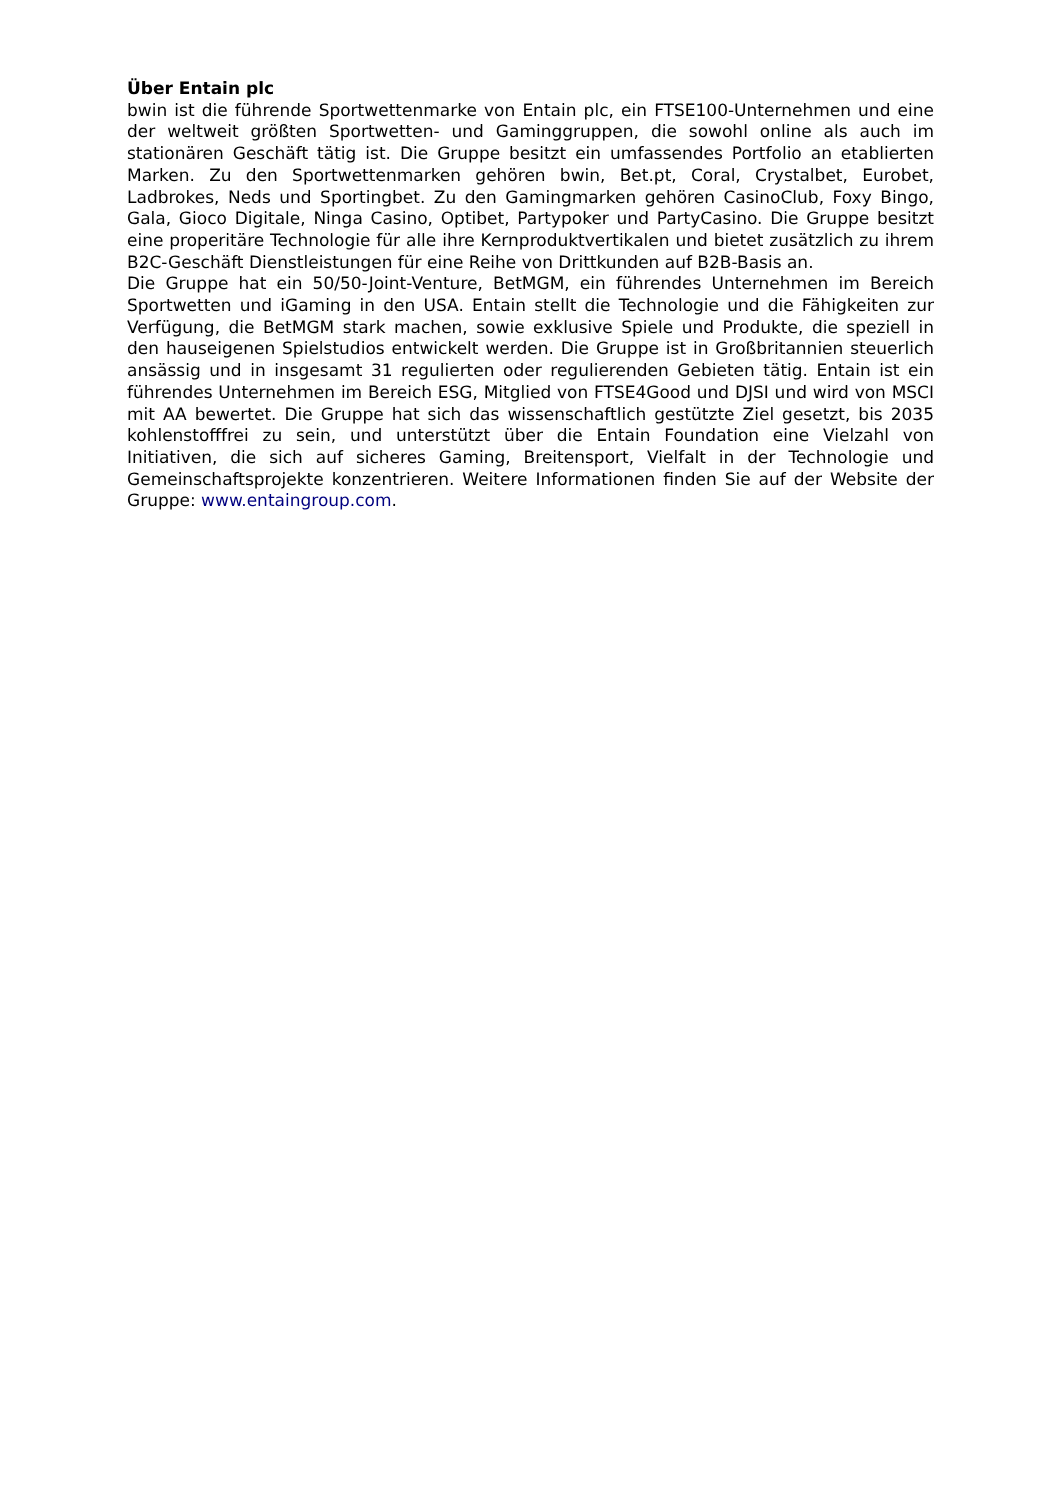Über Entain plc
bwin ist die führende Sportwettenmarke von Entain plc, ein FTSE100-Unternehmen und eine der weltweit größten Sportwetten- und Gaminggruppen, die sowohl online als auch im stationären Geschäft tätig ist. Die Gruppe besitzt ein umfassendes Portfolio an etablierten Marken. Zu den Sportwettenmarken gehören bwin, Bet.pt, Coral, Crystalbet, Eurobet, Ladbrokes, Neds und Sportingbet. Zu den Gamingmarken gehören CasinoClub, Foxy Bingo, Gala, Gioco Digitale, Ninga Casino, Optibet, Partypoker und PartyCasino. Die Gruppe besitzt eine properitäre Technologie für alle ihre Kernproduktvertikalen und bietet zusätzlich zu ihrem B2C-Geschäft Dienstleistungen für eine Reihe von Drittkunden auf B2B-Basis an.
Die Gruppe hat ein 50/50-Joint-Venture, BetMGM, ein führendes Unternehmen im Bereich Sportwetten und iGaming in den USA. Entain stellt die Technologie und die Fähigkeiten zur Verfügung, die BetMGM stark machen, sowie exklusive Spiele und Produkte, die speziell in den hauseigenen Spielstudios entwickelt werden. Die Gruppe ist in Großbritannien steuerlich ansässig und in insgesamt 31 regulierten oder regulierenden Gebieten tätig. Entain ist ein führendes Unternehmen im Bereich ESG, Mitglied von FTSE4Good und DJSI und wird von MSCI mit AA bewertet. Die Gruppe hat sich das wissenschaftlich gestützte Ziel gesetzt, bis 2035 kohlenstofffrei zu sein, und unterstützt über die Entain Foundation eine Vielzahl von Initiativen, die sich auf sicheres Gaming, Breitensport, Vielfalt in der Technologie und Gemeinschaftsprojekte konzentrieren. Weitere Informationen finden Sie auf der Website der Gruppe: www.entaingroup.com.